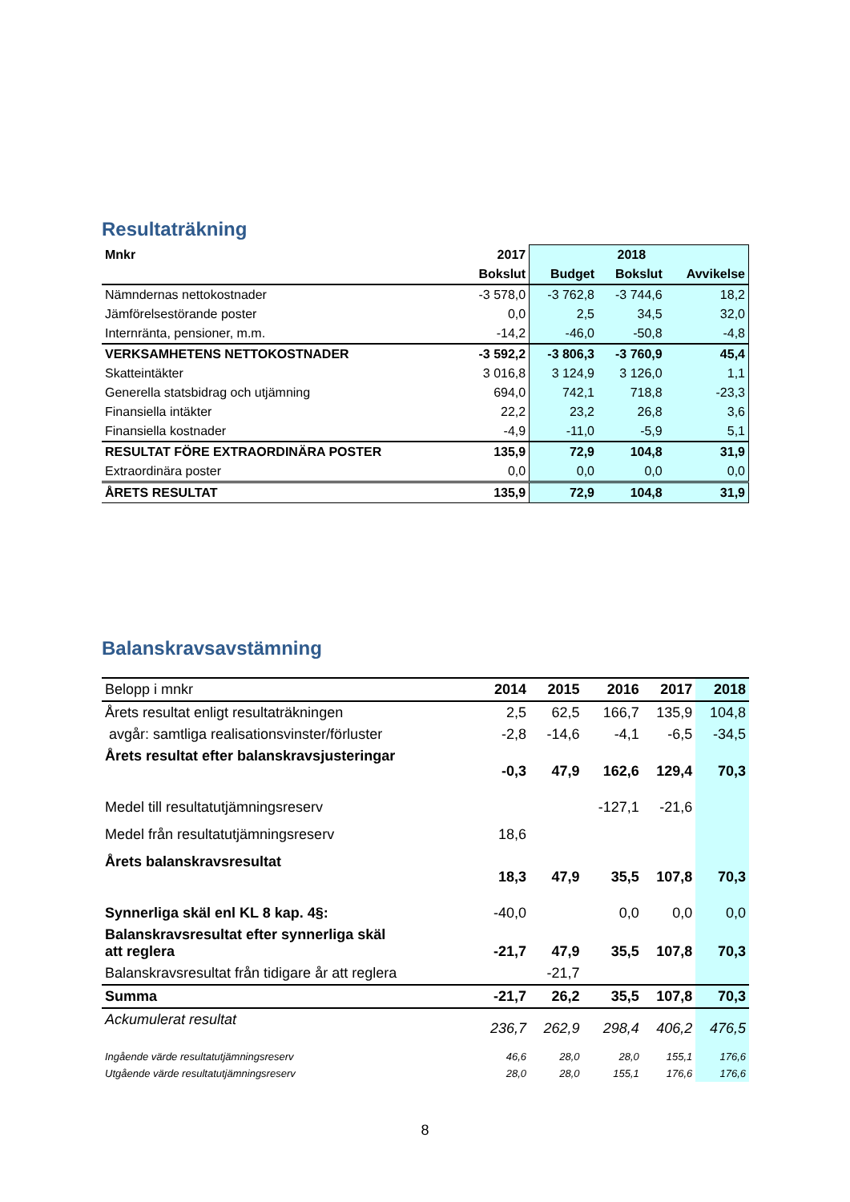Resultaträkning
| Mnkr | 2017 | | 2018 | |
| | Bokslut | Budget | Bokslut | Avvikelse |
| Nämndernas nettokostnader | -3 578,0 | -3 762,8 | -3 744,6 | 18,2 |
| Jämförelsestörande poster | 0,0 | 2,5 | 34,5 | 32,0 |
| Internränta, pensioner, m.m. | -14,2 | -46,0 | -50,8 | -4,8 |
| VERKSAMHETENS NETTOKOSTNADER | -3 592,2 | -3 806,3 | -3 760,9 | 45,4 |
| Skatteintäkter | 3 016,8 | 3 124,9 | 3 126,0 | 1,1 |
| Generella statsbidrag och utjämning | 694,0 | 742,1 | 718,8 | -23,3 |
| Finansiella intäkter | 22,2 | 23,2 | 26,8 | 3,6 |
| Finansiella kostnader | -4,9 | -11,0 | -5,9 | 5,1 |
| RESULTAT FÖRE EXTRAORDINÄRA POSTER | 135,9 | 72,9 | 104,8 | 31,9 |
| Extraordinära poster | 0,0 | 0,0 | 0,0 | 0,0 |
| ÅRETS RESULTAT | 135,9 | 72,9 | 104,8 | 31,9 |
Balanskravsavstämning
| Belopp i mnkr | 2014 | 2015 | 2016 | 2017 | 2018 |
| Årets resultat enligt resultaträkningen | 2,5 | 62,5 | 166,7 | 135,9 | 104,8 |
| avgår: samtliga realisationsvinster/förluster | -2,8 | -14,6 | -4,1 | -6,5 | -34,5 |
| Årets resultat efter balanskravsjusteringar | -0,3 | 47,9 | 162,6 | 129,4 | 70,3 |
| Medel till resultatutjämningsreserv | | | -127,1 | -21,6 | |
| Medel från resultatutjämningsreserv | 18,6 | | | | |
| Årets balanskravsresultat | 18,3 | 47,9 | 35,5 | 107,8 | 70,3 |
| Synnerliga skäl enl KL 8 kap. 4§: | -40,0 | | 0,0 | 0,0 | 0,0 |
| Balanskravsresultat efter synnerliga skäl att reglera | -21,7 | 47,9 | 35,5 | 107,8 | 70,3 |
| Balanskravsresultat från tidigare år att reglera | | -21,7 | | | |
| Summa | -21,7 | 26,2 | 35,5 | 107,8 | 70,3 |
| Ackumulerat resultat | 236,7 | 262,9 | 298,4 | 406,2 | 476,5 |
| Ingående värde resultatutjämningsreserv | 46,6 | 28,0 | 28,0 | 155,1 | 176,6 |
| Utgående värde resultatutjämningsreserv | 28,0 | 28,0 | 155,1 | 176,6 | 176,6 |
8